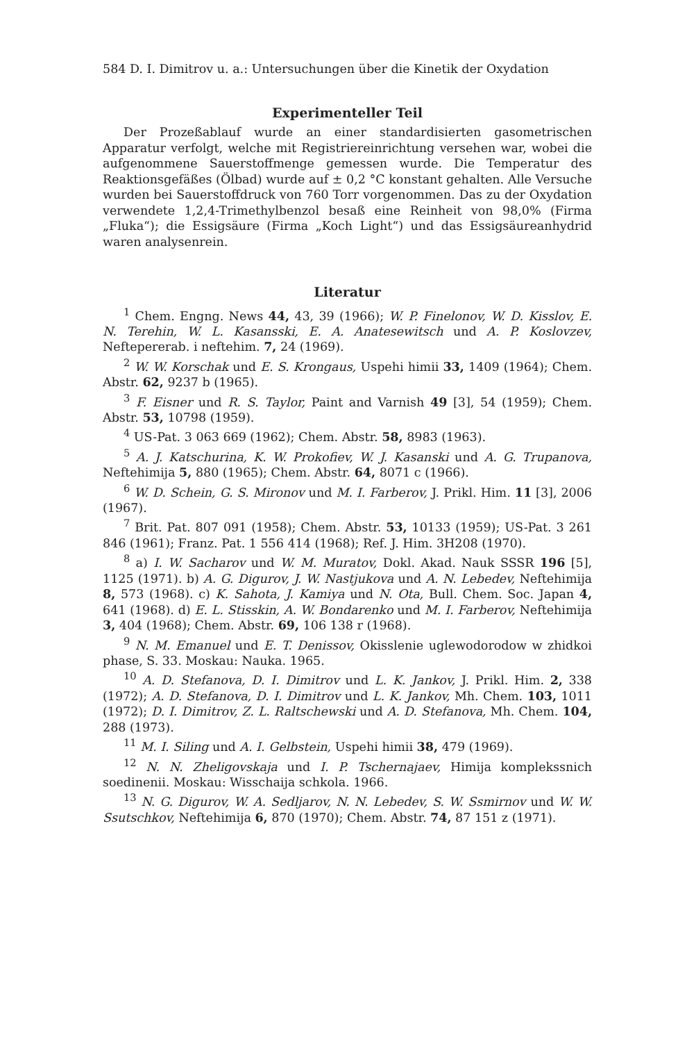584 D. I. Dimitrov u. a.: Untersuchungen über die Kinetik der Oxydation
Experimenteller Teil
Der Prozeßablauf wurde an einer standardisierten gasometrischen Apparatur verfolgt, welche mit Registriereinrichtung versehen war, wobei die aufgenommene Sauerstoffmenge gemessen wurde. Die Temperatur des Reaktionsgefäßes (Ölbad) wurde auf ± 0,2 °C konstant gehalten. Alle Versuche wurden bei Sauerstoffdruck von 760 Torr vorgenommen. Das zu der Oxydation verwendete 1,2,4-Trimethylbenzol besaß eine Reinheit von 98,0% (Firma „Fluka“); die Essigsäure (Firma „Koch Light“) und das Essigsäureanhydrid waren analysenrein.
Literatur
<sup>1</sup> Chem. Engng. News 44, 43, 39 (1966); W. P. Finelonov, W. D. Kisslov, E. N. Terehin, W. L. Kasansski, E. A. Anatesewitsch und A. P. Koslovzev, Neftepererab. i neftehim. 7, 24 (1969).
<sup>2</sup> W. W. Korschak und E. S. Krongaus, Uspehi himii 33, 1409 (1964); Chem. Abstr. 62, 9237 b (1965).
<sup>3</sup> F. Eisner und R. S. Taylor, Paint and Varnish 49 [3], 54 (1959); Chem. Abstr. 53, 10798 (1959).
<sup>4</sup> US-Pat. 3 063 669 (1962); Chem. Abstr. 58, 8983 (1963).
<sup>5</sup> A. J. Katschurina, K. W. Prokofiev, W. J. Kasanski und A. G. Trupanova, Neftehimija 5, 880 (1965); Chem. Abstr. 64, 8071 c (1966).
<sup>6</sup> W. D. Schein, G. S. Mironov und M. I. Farberov, J. Prikl. Him. 11 [3], 2006 (1967).
<sup>7</sup> Brit. Pat. 807 091 (1958); Chem. Abstr. 53, 10133 (1959); US-Pat. 3 261 846 (1961); Franz. Pat. 1 556 414 (1968); Ref. J. Him. 3H208 (1970).
<sup>8</sup> a) I. W. Sacharov und W. M. Muratov, Dokl. Akad. Nauk SSSR 196 [5], 1125 (1971). b) A. G. Digurov, J. W. Nastjukova und A. N. Lebedev, Neftehimija 8, 573 (1968). c) K. Sahota, J. Kamiya und N. Ota, Bull. Chem. Soc. Japan 4, 641 (1968). d) E. L. Stisskin, A. W. Bondarenko und M. I. Farberov, Neftehimija 3, 404 (1968); Chem. Abstr. 69, 106 138 r (1968).
<sup>9</sup> N. M. Emanuel und E. T. Denissov, Okisslenie uglewodorodow w zhidkoi phase, S. 33. Moskau: Nauka. 1965.
<sup>10</sup> A. D. Stefanova, D. I. Dimitrov und L. K. Jankov, J. Prikl. Him. 2, 338 (1972); A. D. Stefanova, D. I. Dimitrov und L. K. Jankov, Mh. Chem. 103, 1011 (1972); D. I. Dimitrov, Z. L. Raltschewski und A. D. Stefanova, Mh. Chem. 104, 288 (1973).
<sup>11</sup> M. I. Siling und A. I. Gelbstein, Uspehi himii 38, 479 (1969).
<sup>12</sup> N. N. Zheligovskaja und I. P. Tschernajaev, Himija komplekssnich soedinenii. Moskau: Wisschaija schkola. 1966.
<sup>13</sup> N. G. Digurov, W. A. Sedljarov, N. N. Lebedev, S. W. Ssmirnov und W. W. Ssutschkov, Neftehimija 6, 870 (1970); Chem. Abstr. 74, 87 151 z (1971).